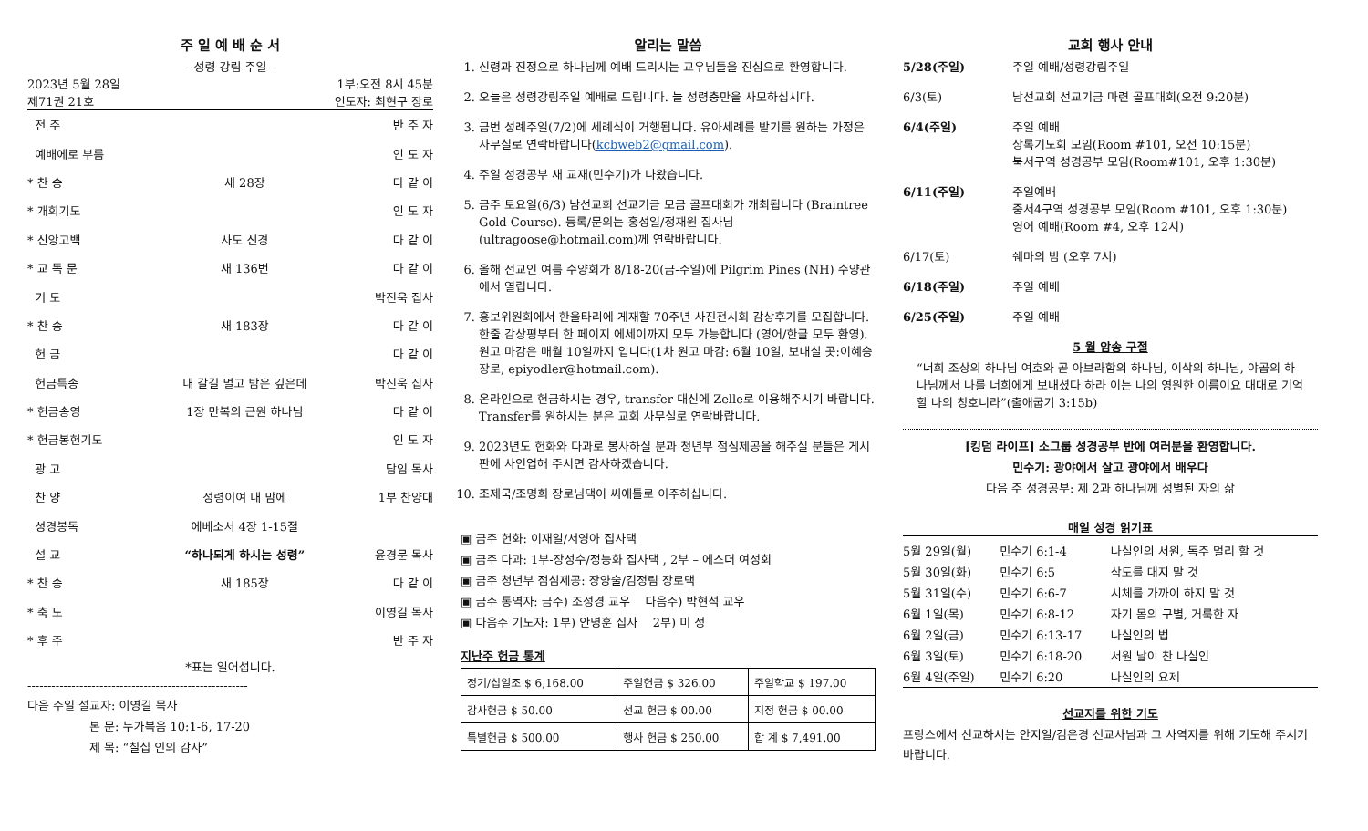주 일 예 배 순 서
- 성령 강림 주일 -
2023년 5월 28일 1부:오전 8시 45분
제71권 21호 인도자: 최현구 장로
| 전 주 | | 반 주 자 |
| 예배에로 부름 | | 인 도 자 |
| * 찬 송 | 새 28장 | 다 같 이 |
| * 개회기도 | | 인 도 자 |
| * 신앙고백 | 사도 신경 | 다 같 이 |
| * 교 독 문 | 새 136번 | 다 같 이 |
| 기 도 | | 박진욱 집사 |
| * 찬 송 | 새 183장 | 다 같 이 |
| 헌 금 | | 다 같 이 |
| 헌금특송 | 내 갈길 멀고 밤은 깊은데 | 박진욱 집사 |
| * 헌금송영 | 1장 만복의 근원 하나님 | 다 같 이 |
| * 헌금봉헌기도 | | 인 도 자 |
| 광 고 | | 담임 목사 |
| 찬 양 | 성령이여 내 맘에 | 1부 찬양대 |
| 성경봉독 | 에베소서 4장 1-15절 | |
| 설 교 | “하나되게 하시는 성령” | 윤경문 목사 |
| * 찬 송 | 새 185장 | 다 같 이 |
| * 축 도 | | 이영길 목사 |
| * 후 주 | | 반 주 자 |
*표는 일어섭니다.
-------------------------------------------------------
다음 주일 설교자: 이영길 목사
본 문: 누가복음 10:1-6, 17-20
제 목: “칠십 인의 감사”
알리는 말씀
1. 신령과 진정으로 하나님께 예배 드리시는 교우님들을 진심으로 환영합니다.
2. 오늘은 성령강림주일 예배로 드립니다. 늘 성령충만을 사모하십시다.
3. 금번 성례주일(7/2)에 세례식이 거행됩니다. 유아세례를 받기를 원하는 가정은 사무실로 연락바랍니다(kcbweb2@gmail.com).
4. 주일 성경공부 새 교재(민수기)가 나왔습니다.
5. 금주 토요일(6/3) 남선교회 선교기금 모금 골프대회가 개최됩니다 (Braintree Gold Course). 등록/문의는 홍성일/정재원 집사님 (ultragoose@hotmail.com)께 연락바랍니다.
6. 올해 전교인 여름 수양회가 8/18-20(금-주일)에 Pilgrim Pines (NH) 수양관에서 열립니다.
7. 홍보위원회에서 한울타리에 게재할 70주년 사진전시회 감상후기를 모집합니다. 한줄 감상평부터 한 페이지 에세이까지 모두 가능합니다 (영어/한글 모두 환영). 원고 마감은 매월 10일까지 입니다(1차 원고 마감: 6월 10일, 보내실 곳:이혜승 장로, epiyodler@hotmail.com).
8. 온라인으로 헌금하시는 경우, transfer 대신에 Zelle로 이용해주시기 바랍니다. Transfer를 원하시는 분은 교회 사무실로 연락바랍니다.
9. 2023년도 헌화와 다과로 봉사하실 분과 청년부 점심제공을 해주실 분들은 게시판에 사인업해 주시면 감사하겠습니다.
10. 조제국/조명희 장로님댁이 씨애틀로 이주하십니다.
▣ 금주 헌화: 이재일/서영아 집사댁
▣ 금주 다과: 1부-장성수/정능화 집사댁 , 2부 – 에스더 여성회
▣ 금주 청년부 점심제공: 장양술/김정림 장로댁
▣ 금주 통역자: 금주) 조성경 교우 다음주) 박현석 교우
▣ 다음주 기도자: 1부) 안명훈 집사 2부) 미 정
지난주 헌금 통계
| 정기/십일조 $ 6,168.00 | 주일헌금 $ 326.00 | 주일학교 $ 197.00 |
| 감사헌금 $ 50.00 | 선교 헌금 $ 00.00 | 지정 헌금 $ 00.00 |
| 특별헌금 $ 500.00 | 행사 헌금 $ 250.00 | 합 계 $ 7,491.00 |
교회 행사 안내
5/28(주일) 주일 예배/성령강림주일
6/3(토) 남선교회 선교기금 마련 골프대회(오전 9:20분)
6/4(주일) 주일 예배
상록기도회 모임(Room #101, 오전 10:15분)
북서구역 성경공부 모임(Room#101, 오후 1:30분)
6/11(주일) 주일예배
중서4구역 성경공부 모임(Room #101, 오후 1:30분)
영어 예배(Room #4, 오후 12시)
6/17(토) 쉐마의 밤 (오후 7시)
6/18(주일) 주일 예배
6/25(주일) 주일 예배
5 월 암송 구절
“너희 조상의 하나님 여호와 곧 아브라함의 하나님, 이삭의 하나님, 야곱의 하나님께서 나를 너희에게 보내셨다 하라 이는 나의 영원한 이름이요 대대로 기억할 나의 칭호니라”(출애굽기 3:15b)
[킹덤 라이프] 소그룹 성경공부 반에 여러분을 환영합니다.
민수기: 광야에서 살고 광야에서 배우다
다음 주 성경공부: 제 2과 하나님께 성별된 자의 삶
매일 성경 읽기표
| 5월 29일(월) | 민수기 6:1-4 | 나실인의 서원, 독주 멀리 할 것 |
| 5월 30일(화) | 민수기 6:5 | 삭도를 대지 말 것 |
| 5월 31일(수) | 민수기 6:6-7 | 시체를 가까이 하지 말 것 |
| 6월 1일(목) | 민수기 6:8-12 | 자기 몸의 구별, 거룩한 자 |
| 6월 2일(금) | 민수기 6:13-17 | 나실인의 법 |
| 6월 3일(토) | 민수기 6:18-20 | 서원 날이 찬 나실인 |
| 6월 4일(주일) | 민수기 6:20 | 나실인의 요제 |
선교지를 위한 기도
프랑스에서 선교하시는 안지일/김은경 선교사님과 그 사역지를 위해 기도해 주시기 바랍니다.